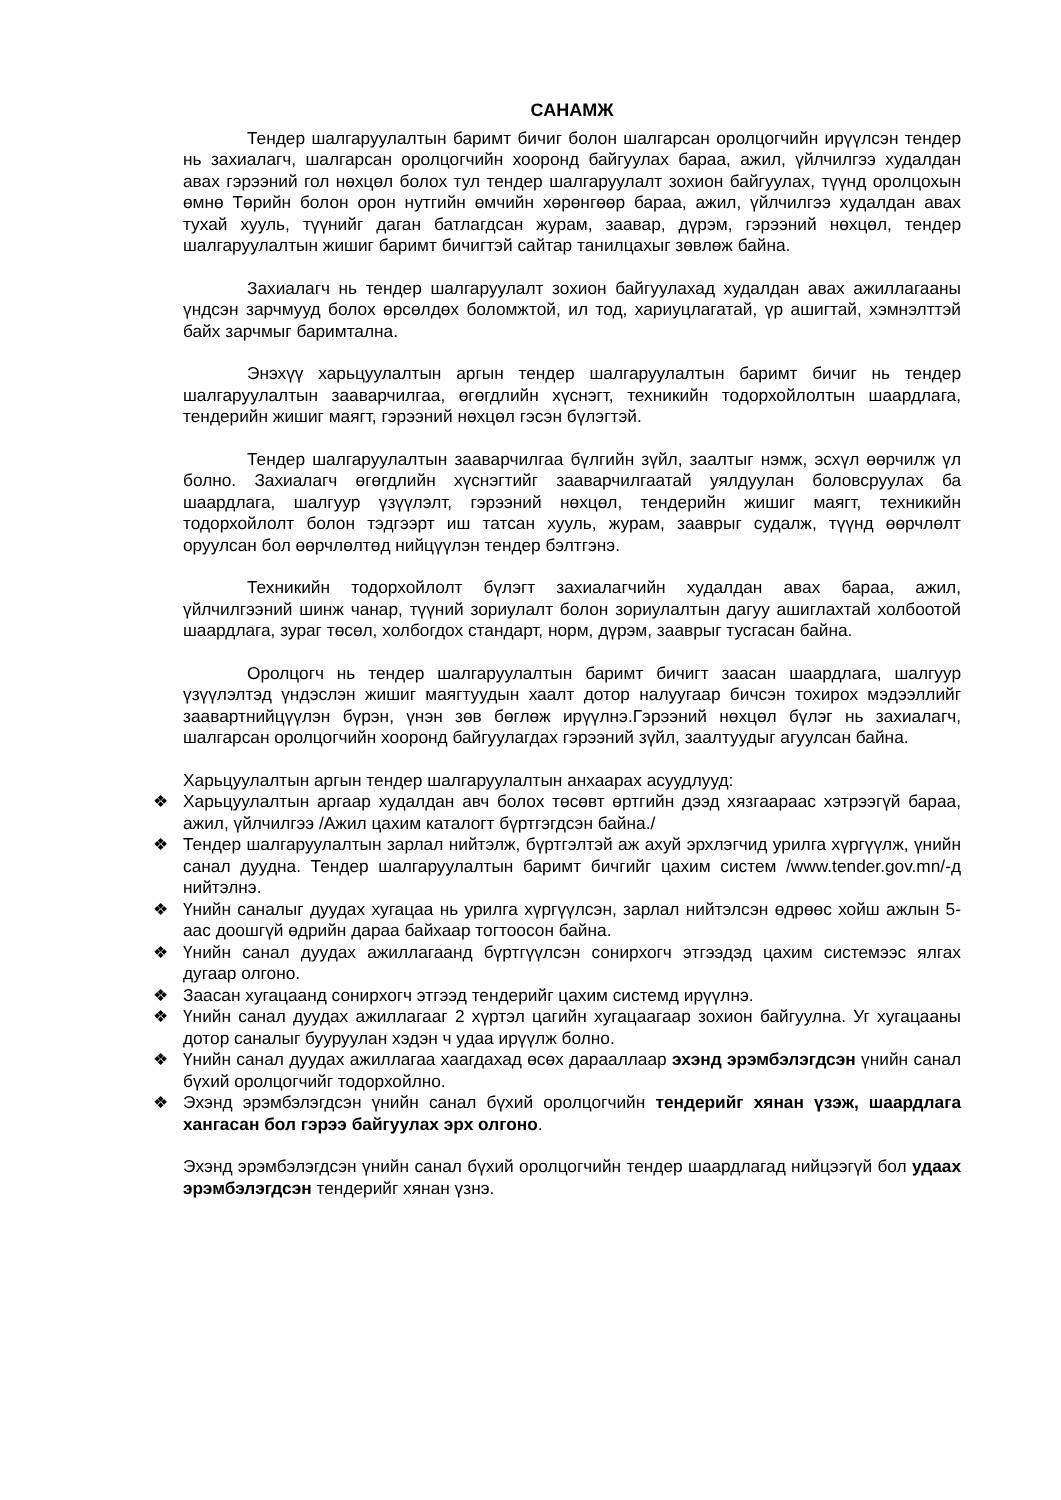САНАМЖ
Тендер шалгаруулалтын баримт бичиг болон шалгарсан оролцогчийн ирүүлсэн тендер нь захиалагч, шалгарсан оролцогчийн хооронд байгуулах бараа, ажил, үйлчилгээ худалдан авах гэрээний гол нөхцөл болох тул тендер шалгаруулалт зохион байгуулах, түүнд оролцохын өмнө Төрийн болон орон нутгийн өмчийн хөрөнгөөр бараа, ажил, үйлчилгээ худалдан авах тухай хууль, түүнийг даган батлагдсан журам, заавар, дүрэм, гэрээний нөхцөл, тендер шалгаруулалтын жишиг баримт бичигтэй сайтар танилцахыг зөвлөж байна.
Захиалагч нь тендер шалгаруулалт зохион байгуулахад худалдан авах ажиллагааны үндсэн зарчмууд болох өрсөлдөх боломжтой, ил тод, хариуцлагатай, үр ашигтай, хэмнэлттэй байх зарчмыг баримтална.
Энэхүү харьцуулалтын аргын тендер шалгаруулалтын баримт бичиг нь тендер шалгаруулалтын зааварчилгаа, өгөгдлийн хүснэгт, техникийн тодорхойлолтын шаардлага, тендерийн жишиг маягт, гэрээний нөхцөл гэсэн бүлэгтэй.
Тендер шалгаруулалтын зааварчилгаа бүлгийн зүйл, заалтыг нэмж, эсхүл өөрчилж үл болно. Захиалагч өгөгдлийн хүснэгтийг зааварчилгаатай уялдуулан боловсруулах ба шаардлага, шалгуур үзүүлэлт, гэрээний нөхцөл, тендерийн жишиг маягт, техникийн тодорхойлолт болон тэдгээрт иш татсан хууль, журам, зааврыг судалж, түүнд өөрчлөлт оруулсан бол өөрчлөлтөд нийцүүлэн тендер бэлтгэнэ.
Техникийн тодорхойлолт бүлэгт захиалагчийн худалдан авах бараа, ажил, үйлчилгээний шинж чанар, түүний зориулалт болон зориулалтын дагуу ашиглахтай холбоотой шаардлага, зураг төсөл, холбогдох стандарт, норм, дүрэм, зааврыг тусгасан байна.
Оролцогч нь тендер шалгаруулалтын баримт бичигт заасан шаардлага, шалгуур үзүүлэлтэд үндэслэн жишиг маягтуудын хаалт дотор налуугаар бичсэн тохирох мэдээллийг заавартнийцүүлэн бүрэн, үнэн зөв бөглөж ирүүлнэ.Гэрээний нөхцөл бүлэг нь захиалагч, шалгарсан оролцогчийн хооронд байгуулагдах гэрээний зүйл, заалтуудыг агуулсан байна.
Харьцуулалтын аргын тендер шалгаруулалтын анхаарах асуудлууд:
❖ Харьцуулалтын аргаар худалдан авч болох төсөвт өртгийн дээд хязгаараас хэтрээгүй бараа, ажил, үйлчилгээ /Ажил цахим каталогт бүртгэгдсэн байна./
❖ Тендер шалгаруулалтын зарлал нийтэлж, бүртгэлтэй аж ахуй эрхлэгчид урилга хүргүүлж, үнийн санал дуудна. Тендер шалгаруулалтын баримт бичгийг цахим систем /www.tender.gov.mn/-д нийтэлнэ.
❖ Үнийн саналыг дуудах хугацаа нь урилга хүргүүлсэн, зарлал нийтэлсэн өдрөөс хойш ажлын 5-аас доошгүй өдрийн дараа байхаар тогтоосон байна.
❖ Үнийн санал дуудах ажиллагаанд бүртгүүлсэн сонирхогч этгээдэд цахим системээс ялгах дугаар олгоно.
❖ Заасан хугацаанд сонирхогч этгээд тендерийг цахим системд ирүүлнэ.
❖ Үнийн санал дуудах ажиллагааг 2 хүртэл цагийн хугацаагаар зохион байгуулна. Уг хугацааны дотор саналыг бууруулан хэдэн ч удаа ирүүлж болно.
❖ Үнийн санал дуудах ажиллагаа хаагдахад өсөх дарааллаар эхэнд эрэмбэлэгдсэн үнийн санал бүхий оролцогчийг тодорхойлно.
❖ Эхэнд эрэмбэлэгдсэн үнийн санал бүхий оролцогчийн тендерийг хянан үзэж, шаардлага хангасан бол гэрээ байгуулах эрх олгоно.
Эхэнд эрэмбэлэгдсэн үнийн санал бүхий оролцогчийн тендер шаардлагад нийцээгүй бол удаах эрэмбэлэгдсэн тендерийг хянан үзнэ.